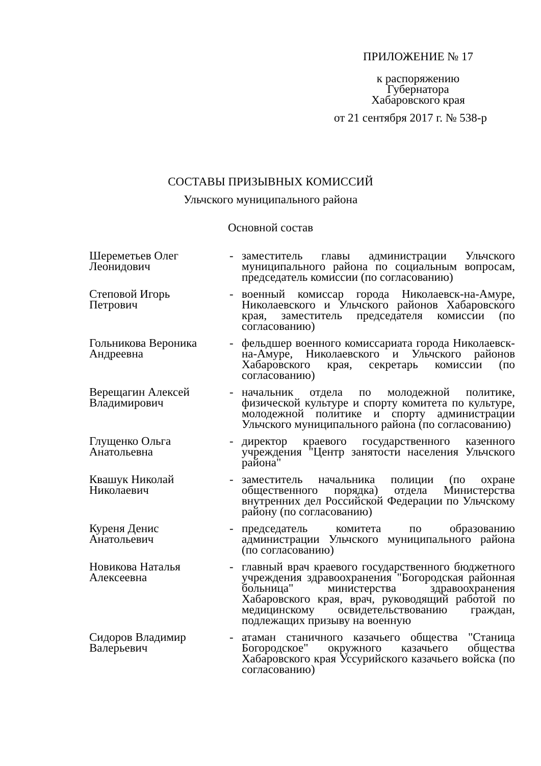ПРИЛОЖЕНИЕ № 17
к распоряжению
Губернатора
Хабаровского края
от 21 сентября 2017 г. № 538-р
СОСТАВЫ ПРИЗЫВНЫХ КОМИССИЙ
Ульчского муниципального района
Основной состав
| Шереметьев Олег Леонидович | - | заместитель главы администрации Ульчского муниципального района по социальным вопросам, председатель комиссии (по согласованию) |
| Степовой Игорь Петрович | - | военный комиссар города Николаевск-на-Амуре, Николаевского и Ульчского районов Хабаровского края, заместитель председателя комиссии (по согласованию) |
| Гольникова Вероника Андреевна | - | фельдшер военного комиссариата города Николаевск-на-Амуре, Николаевского и Ульчского районов Хабаровского края, секретарь комиссии (по согласованию) |
| Верещагин Алексей Владимирович | - | начальник отдела по молодежной политике, физической культуре и спорту комитета по культуре, молодежной политике и спорту администрации Ульчского муниципального района (по согласованию) |
| Глущенко Ольга Анатольевна | - | директор краевого государственного казенного учреждения "Центр занятости населения Ульчского района" |
| Квашук Николай Николаевич | - | заместитель начальника полиции (по охране общественного порядка) отдела Министерства внутренних дел Российской Федерации по Ульчскому району (по согласованию) |
| Куреня Денис Анатольевич | - | председатель комитета по образованию администрации Ульчского муниципального района (по согласованию) |
| Новикова Наталья Алексеевна | - | главный врач краевого государственного бюджетного учреждения здравоохранения "Богородская районная больница" министерства здравоохранения Хабаровского края, врач, руководящий работой по медицинскому освидетельствованию граждан, подлежащих призыву на военную |
| Сидоров Владимир Валерьевич | - | атаман станичного казачьего общества "Станица Богородское" окружного казачьего общества Хабаровского края Уссурийского казачьего войска (по согласованию) |